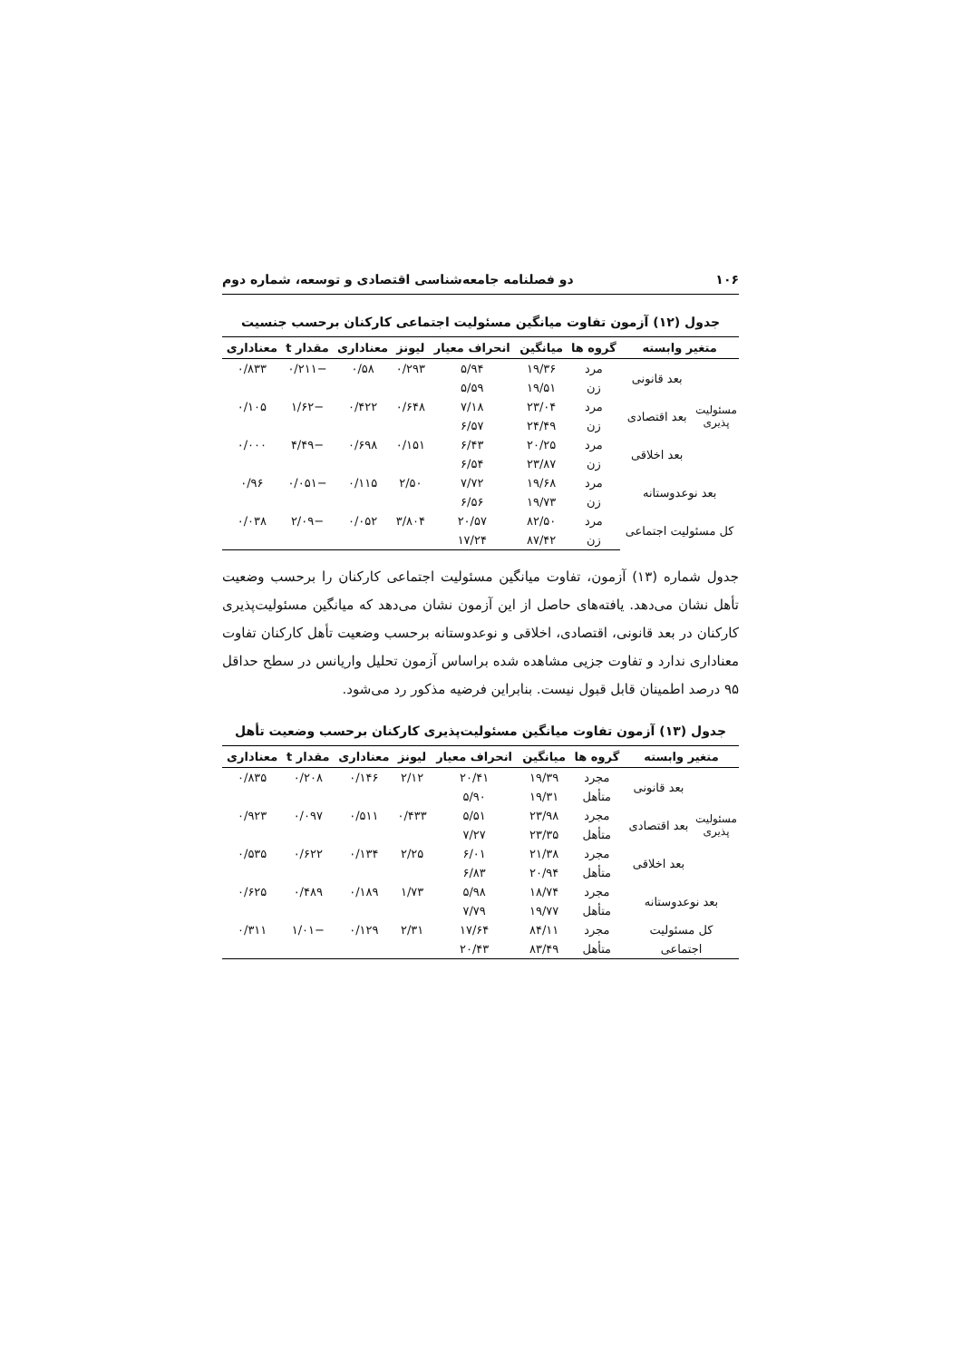۱۰۶ دو فصلنامه جامعه‌شناسی اقتصادی و توسعه، شماره دوم
جدول (۱۲) آزمون تفاوت میانگین مسئولیت اجتماعی کارکنان برحسب جنسیت
| متغیر وابسته | | گروه ها | میانگین | انحراف معیار | لیونز | معناداری | مقدار t | معناداری |
| --- | --- | --- | --- | --- | --- | --- | --- | --- |
| مسئولیت پذیری | بعد قانونی | مرد | ۱۹/۳۶ | ۵/۹۴ | ۰/۲۹۳ | ۰/۵۸ | −۰/۲۱۱ | ۰/۸۳۳ |
| | | زن | ۱۹/۵۱ | ۵/۵۹ | | | | |
| | بعد اقتصادی | مرد | ۲۳/۰۴ | ۷/۱۸ | ۰/۶۴۸ | ۰/۴۲۲ | −۱/۶۲ | ۰/۱۰۵ |
| | | زن | ۲۴/۴۹ | ۶/۵۷ | | | | |
| | بعد اخلاقی | مرد | ۲۰/۲۵ | ۶/۴۳ | ۰/۱۵۱ | ۰/۶۹۸ | −۴/۴۹ | ۰/۰۰۰ |
| | | زن | ۲۳/۸۷ | ۶/۵۴ | | | | |
| بعد نوعدوستانه | | مرد | ۱۹/۶۸ | ۷/۷۲ | ۲/۵۰ | ۰/۱۱۵ | −۰/۰۵۱ | ۰/۹۶ |
| | | زن | ۱۹/۷۳ | ۶/۵۶ | | | | |
| کل مسئولیت اجتماعی | | مرد | ۸۲/۵۰ | ۲۰/۵۷ | ۳/۸۰۴ | ۰/۰۵۲ | −۲/۰۹ | ۰/۰۳۸ |
| | | زن | ۸۷/۴۲ | ۱۷/۲۴ | | | | |
جدول شماره (۱۳) آزمون، تفاوت میانگین مسئولیت اجتماعی کارکنان را برحسب وضعیت تأهل نشان می‌دهد. یافته‌های حاصل از این آزمون نشان می‌دهد که میانگین مسئولیت‌پذیری کارکنان در بعد قانونی، اقتصادی، اخلاقی و نوعدوستانه برحسب وضعیت تأهل کارکنان تفاوت معناداری ندارد و تفاوت جزیی مشاهده شده براساس آزمون تحلیل واریانس در سطح حداقل ۹۵ درصد اطمینان قابل قبول نیست. بنابراین فرضیه مذکور رد می‌شود.
جدول (۱۳) آزمون تفاوت میانگین مسئولیت‌پذیری کارکنان برحسب وضعیت تأهل
| متغیر وابسته | | گروه ها | میانگین | انحراف معیار | لیونز | معناداری | مقدار t | معناداری |
| --- | --- | --- | --- | --- | --- | --- | --- | --- |
| مسئولیت پذیری | بعد قانونی | مجرد | ۱۹/۳۹ | ۲۰/۴۱ | ۲/۱۲ | ۰/۱۴۶ | ۰/۲۰۸ | ۰/۸۳۵ |
| | | متأهل | ۱۹/۳۱ | ۵/۹۰ | | | | |
| | بعد اقتصادی | مجرد | ۲۳/۹۸ | ۵/۵۱ | ۰/۴۳۳ | ۰/۵۱۱ | ۰/۰۹۷ | ۰/۹۲۳ |
| | | متأهل | ۲۳/۳۵ | ۷/۲۷ | | | | |
| | بعد اخلاقی | مجرد | ۲۱/۳۸ | ۶/۰۱ | ۲/۲۵ | ۰/۱۳۴ | ۰/۶۲۲ | ۰/۵۳۵ |
| | | متأهل | ۲۰/۹۴ | ۶/۸۳ | | | | |
| بعد نوعدوستانه | | مجرد | ۱۸/۷۴ | ۵/۹۸ | ۱/۷۳ | ۰/۱۸۹ | ۰/۴۸۹ | ۰/۶۲۵ |
| | | متأهل | ۱۹/۷۷ | ۷/۷۹ | | | | |
| کل مسئولیت | | مجرد | ۸۴/۱۱ | ۱۷/۶۴ | ۲/۳۱ | ۰/۱۲۹ | −۱/۰۱ | ۰/۳۱۱ |
| اجتماعی | | متأهل | ۸۳/۴۹ | ۲۰/۴۳ | | | | |